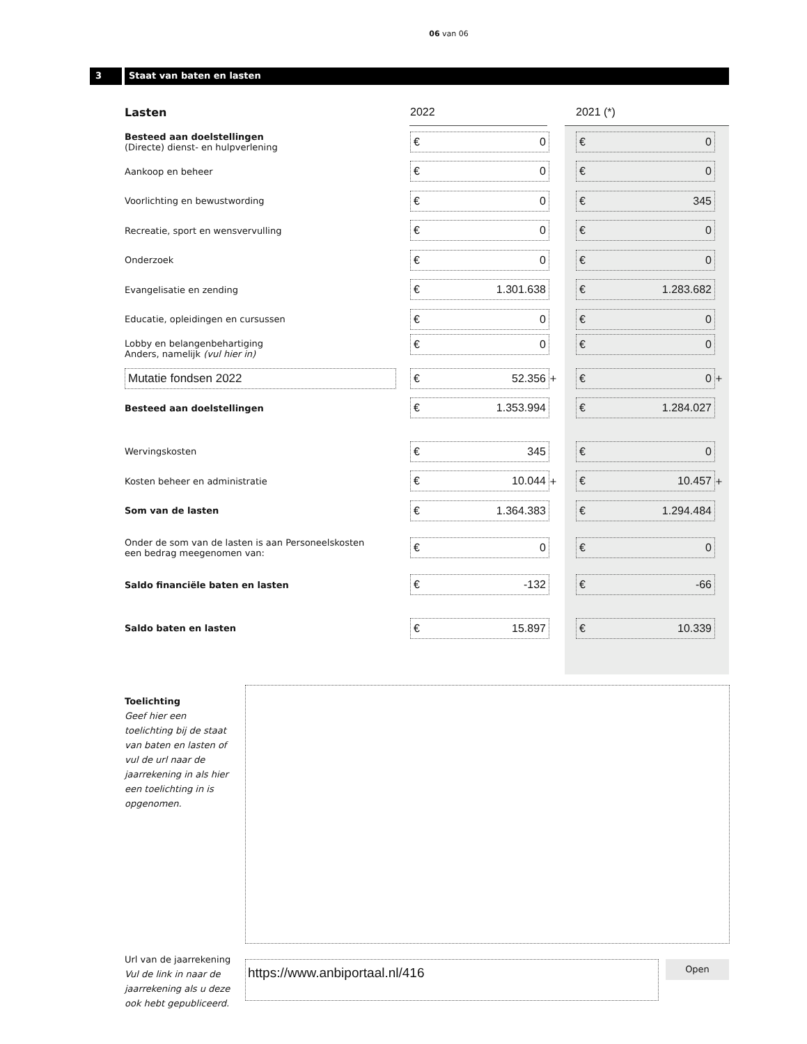06 van 06
3 Staat van baten en lasten
| Lasten | 2022 | | 2021 (*) | |
| Besteed aan doelstellingen (Directe) dienst- en hulpverlening | € 0 | | € 0 | |
| Aankoop en beheer | € 0 | | € 0 | |
| Voorlichting en bewustwording | € 0 | | € 345 | |
| Recreatie, sport en wensvervulling | € 0 | | € 0 | |
| Onderzoek | € 0 | | € 0 | |
| Evangelisatie en zending | € 1.301.638 | | € 1.283.682 | |
| Educatie, opleidingen en cursussen | € 0 | | € 0 | |
| Lobby en belangenbehartiging Anders, namelijk (vul hier in) | € 0 | | € 0 | |
| Mutatie fondsen 2022 | € 52.356 | + | € 0 | + |
| Besteed aan doelstellingen | € 1.353.994 | | € 1.284.027 | |
| Wervingskosten | € 345 | | € 0 | |
| Kosten beheer en administratie | € 10.044 | + | € 10.457 | + |
| Som van de lasten | € 1.364.383 | | € 1.294.484 | |
| Onder de som van de lasten is aan Personeelskosten een bedrag meegenomen van: | € 0 | | € 0 | |
| Saldo financiële baten en lasten | € -132 | | € -66 | |
| Saldo baten en lasten | € 15.897 | | € 10.339 | |
Toelichting
Geef hier een toelichting bij de staat van baten en lasten of vul de url naar de jaarrekening in als hier een toelichting in is opgenomen.
Url van de jaarrekening
Vul de link in naar de
jaarrekening als u deze
ook hebt gepubliceerd.
https://www.anbiportaal.nl/416 Open